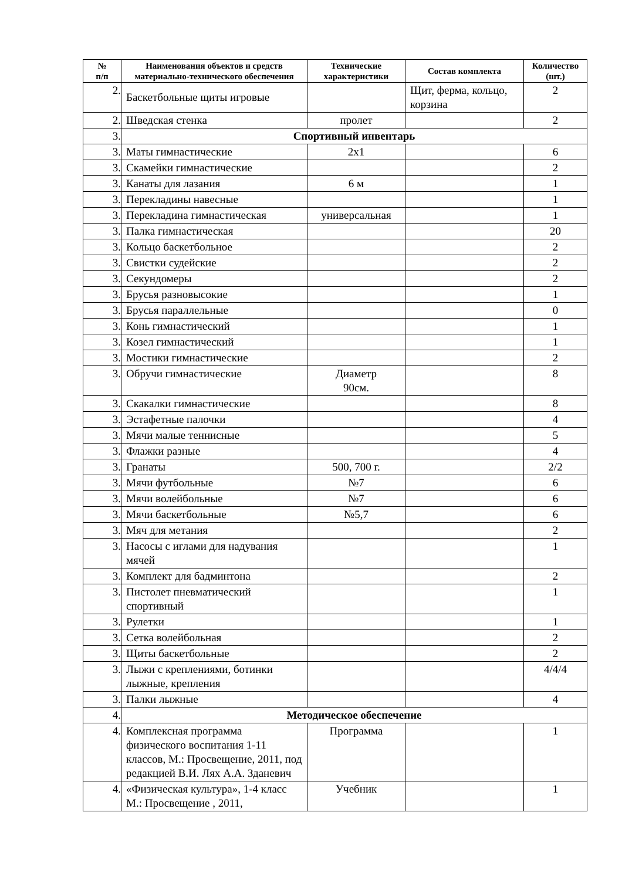| № п/п | Наименования объектов и средств материально-технического обеспечения | Технические характеристики | Состав комплекта | Количество (шт.) |
| --- | --- | --- | --- | --- |
| 2. | Баскетбольные щиты игровые | | Щит, ферма, кольцо, корзина | 2 |
| 2. | Шведская стенка | пролет | | 2 |
| 3. | Спортивный инвентарь | | | |
| 3. | Маты гимнастические | 2х1 | | 6 |
| 3. | Скамейки гимнастические | | | 2 |
| 3. | Канаты для лазания | 6 м | | 1 |
| 3. | Перекладины навесные | | | 1 |
| 3. | Перекладина гимнастическая | универсальная | | 1 |
| 3. | Палка гимнастическая | | | 20 |
| 3. | Кольцо баскетбольное | | | 2 |
| 3. | Свистки судейские | | | 2 |
| 3. | Секундомеры | | | 2 |
| 3. | Брусья разновысокие | | | 1 |
| 3. | Брусья параллельные | | | 0 |
| 3. | Конь гимнастический | | | 1 |
| 3. | Козел гимнастический | | | 1 |
| 3. | Мостики гимнастические | | | 2 |
| 3. | Обручи гимнастические | Диаметр 90см. | | 8 |
| 3. | Скакалки гимнастические | | | 8 |
| 3. | Эстафетные палочки | | | 4 |
| 3. | Мячи малые теннисные | | | 5 |
| 3. | Флажки разные | | | 4 |
| 3. | Гранаты | 500, 700 г. | | 2/2 |
| 3. | Мячи футбольные | №7 | | 6 |
| 3. | Мячи волейбольные | №7 | | 6 |
| 3. | Мячи баскетбольные | №5,7 | | 6 |
| 3. | Мяч для метания | | | 2 |
| 3. | Насосы с иглами для надувания мячей | | | 1 |
| 3. | Комплект для бадминтона | | | 2 |
| 3. | Пистолет пневматический спортивный | | | 1 |
| 3. | Рулетки | | | 1 |
| 3. | Сетка волейбольная | | | 2 |
| 3. | Щиты баскетбольные | | | 2 |
| 3. | Лыжи с креплениями, ботинки лыжные, крепления | | | 4/4/4 |
| 3. | Палки лыжные | | | 4 |
| 4. | Методическое обеспечение | | | |
| 4. | Комплексная программа физического воспитания 1-11 классов, М.: Просвещение, 2011, под редакцией В.И. Лях А.А. Зданевич | Программа | | 1 |
| 4. | «Физическая культура», 1-4 класс М.: Просвещение , 2011, | Учебник | | 1 |